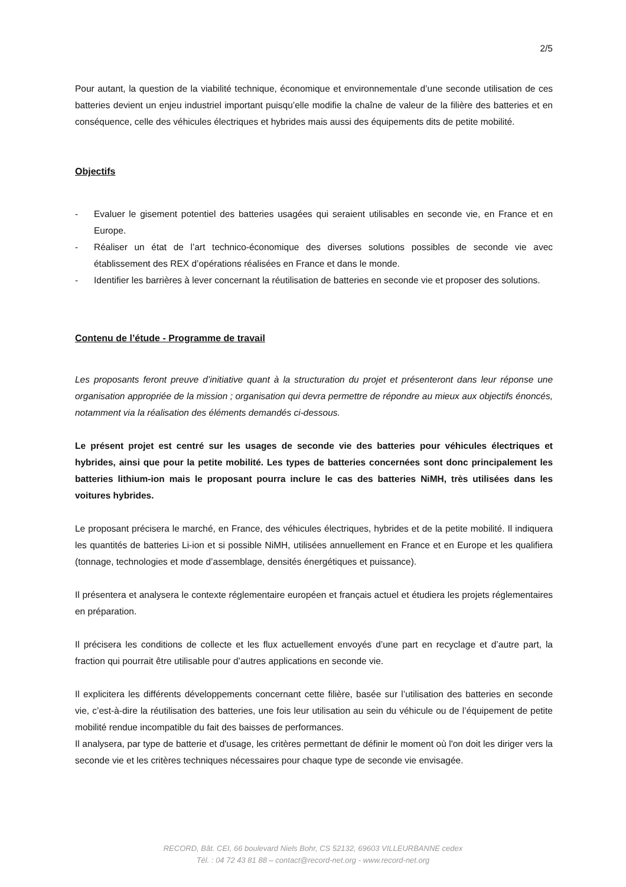2/5
Pour autant, la question de la viabilité technique, économique et environnementale d’une seconde utilisation de ces batteries devient un enjeu industriel important puisqu’elle modifie la chaîne de valeur de la filière des batteries et en conséquence, celle des véhicules électriques et hybrides mais aussi des équipements dits de petite mobilité.
Objectifs
- Evaluer le gisement potentiel des batteries usagées qui seraient utilisables en seconde vie, en France et en Europe.
- Réaliser un état de l’art technico-économique des diverses solutions possibles de seconde vie avec établissement des REX d’opérations réalisées en France et dans le monde.
- Identifier les barrières à lever concernant la réutilisation de batteries en seconde vie et proposer des solutions.
Contenu de l’étude - Programme de travail
Les proposants feront preuve d’initiative quant à la structuration du projet et présenteront dans leur réponse une organisation appropriée de la mission ; organisation qui devra permettre de répondre au mieux aux objectifs énoncés, notamment via la réalisation des éléments demandés ci-dessous.
Le présent projet est centré sur les usages de seconde vie des batteries pour véhicules électriques et hybrides, ainsi que pour la petite mobilité. Les types de batteries concernées sont donc principalement les batteries lithium-ion mais le proposant pourra inclure le cas des batteries NiMH, très utilisées dans les voitures hybrides.
Le proposant précisera le marché, en France, des véhicules électriques, hybrides et de la petite mobilité. Il indiquera les quantités de batteries Li-ion et si possible NiMH, utilisées annuellement en France et en Europe et les qualifiera (tonnage, technologies et mode d’assemblage, densités énergétiques et puissance).
Il présentera et analysera le contexte réglementaire européen et français actuel et étudiera les projets réglementaires en préparation.
Il précisera les conditions de collecte et les flux actuellement envoyés d’une part en recyclage et d’autre part, la fraction qui pourrait être utilisable pour d’autres applications en seconde vie.
Il explicitera les différents développements concernant cette filière, basée sur l’utilisation des batteries en seconde vie, c’est-à-dire la réutilisation des batteries, une fois leur utilisation au sein du véhicule ou de l’équipement de petite mobilité rendue incompatible du fait des baisses de performances.
Il analysera, par type de batterie et d'usage, les critères permettant de définir le moment où l'on doit les diriger vers la seconde vie et les critères techniques nécessaires pour chaque type de seconde vie envisagée.
RECORD, Bât. CEI, 66 boulevard Niels Bohr, CS 52132, 69603 VILLEURBANNE cedex
Tél. : 04 72 43 81 88 – contact@record-net.org - www.record-net.org